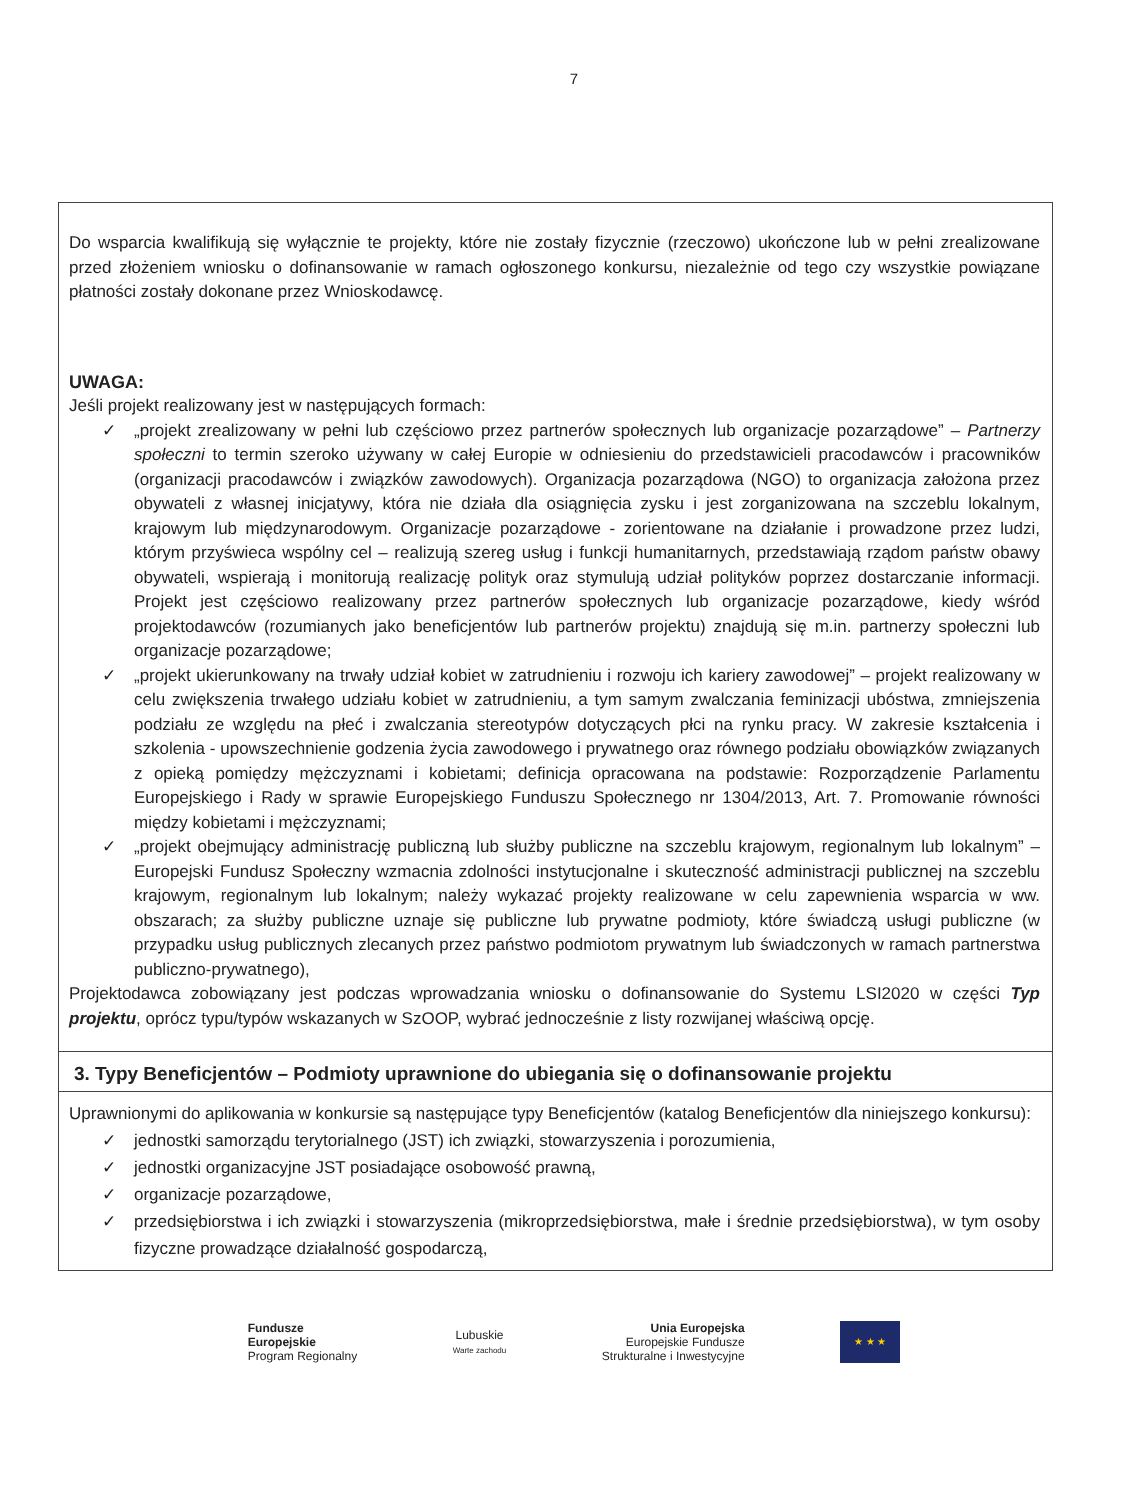7
Do wsparcia kwalifikują się wyłącznie te projekty, które nie zostały fizycznie (rzeczowo) ukończone lub w pełni zrealizowane przed złożeniem wniosku o dofinansowanie w ramach ogłoszonego konkursu, niezależnie od tego czy wszystkie powiązane płatności zostały dokonane przez Wnioskodawcę.
UWAGA:
Jeśli projekt realizowany jest w następujących formach:
✓ „projekt zrealizowany w pełni lub częściowo przez partnerów społecznych lub organizacje pozarządowe” – Partnerzy społeczni to termin szeroko używany w całej Europie w odniesieniu do przedstawicieli pracodawców i pracowników (organizacji pracodawców i związków zawodowych). Organizacja pozarządowa (NGO) to organizacja założona przez obywateli z własnej inicjatywy, która nie działa dla osiągnięcia zysku i jest zorganizowana na szczeblu lokalnym, krajowym lub międzynarodowym. Organizacje pozarządowe - zorientowane na działanie i prowadzone przez ludzi, którym przyświeca wspólny cel – realizują szereg usług i funkcji humanitarnych, przedstawiają rządom państw obawy obywateli, wspierają i monitorują realizację polityk oraz stymulują udział polityków poprzez dostarczanie informacji. Projekt jest częściowo realizowany przez partnerów społecznych lub organizacje pozarządowe, kiedy wśród projektodawców (rozumianych jako beneficjentów lub partnerów projektu) znajdują się m.in. partnerzy społeczni lub organizacje pozarządowe;
✓ „projekt ukierunkowany na trwały udział kobiet w zatrudnieniu i rozwoju ich kariery zawodowej” – projekt realizowany w celu zwiększenia trwałego udziału kobiet w zatrudnieniu, a tym samym zwalczania feminizacji ubóstwa, zmniejszenia podziału ze względu na płeć i zwalczania stereotypów dotyczących płci na rynku pracy. W zakresie kształcenia i szkolenia - upowszechnienie godzenia życia zawodowego i prywatnego oraz równego podziału obowiązków związanych z opieką pomiędzy mężczyznami i kobietami; definicja opracowana na podstawie: Rozporządzenie Parlamentu Europejskiego i Rady w sprawie Europejskiego Funduszu Społecznego nr 1304/2013, Art. 7. Promowanie równości między kobietami i mężczyznami;
✓ „projekt obejmujący administrację publiczną lub służby publiczne na szczeblu krajowym, regionalnym lub lokalnym” – Europejski Fundusz Społeczny wzmacnia zdolności instytucjonalne i skuteczność administracji publicznej na szczeblu krajowym, regionalnym lub lokalnym; należy wykazać projekty realizowane w celu zapewnienia wsparcia w ww. obszarach; za służby publiczne uznaje się publiczne lub prywatne podmioty, które świadczą usługi publiczne (w przypadku usług publicznych zlecanych przez państwo podmiotom prywatnym lub świadczonych w ramach partnerstwa publiczno-prywatnego),
Projektodawca zobowiązany jest podczas wprowadzania wniosku o dofinansowanie do Systemu LSI2020 w części Typ projektu, oprócz typu/typów wskazanych w SzOOP, wybrać jednocześnie z listy rozwijanej właściwą opcję.
3. Typy Beneficjentów – Podmioty uprawnione do ubiegania się o dofinansowanie projektu
Uprawnionymi do aplikowania w konkursie są następujące typy Beneficjentów (katalog Beneficjentów dla niniejszego konkursu):
✓ jednostki samorządu terytorialnego (JST) ich związki, stowarzyszenia i porozumienia,
✓ jednostki organizacyjne JST posiadające osobowość prawną,
✓ organizacje pozarządowe,
✓ przedsiębiorstwa i ich związki i stowarzyszenia (mikroprzedsiębiorstwa, małe i średnie przedsiębiorstwa), w tym osoby fizyczne prowadzące działalność gospodarczą,
Fundusze
Europejskie
Program Regionalny
Lubuskie
Warte zachodu
Unia Europejska
Europejskie Fundusze
Strukturalne i Inwestycyjne
★ ★ ★